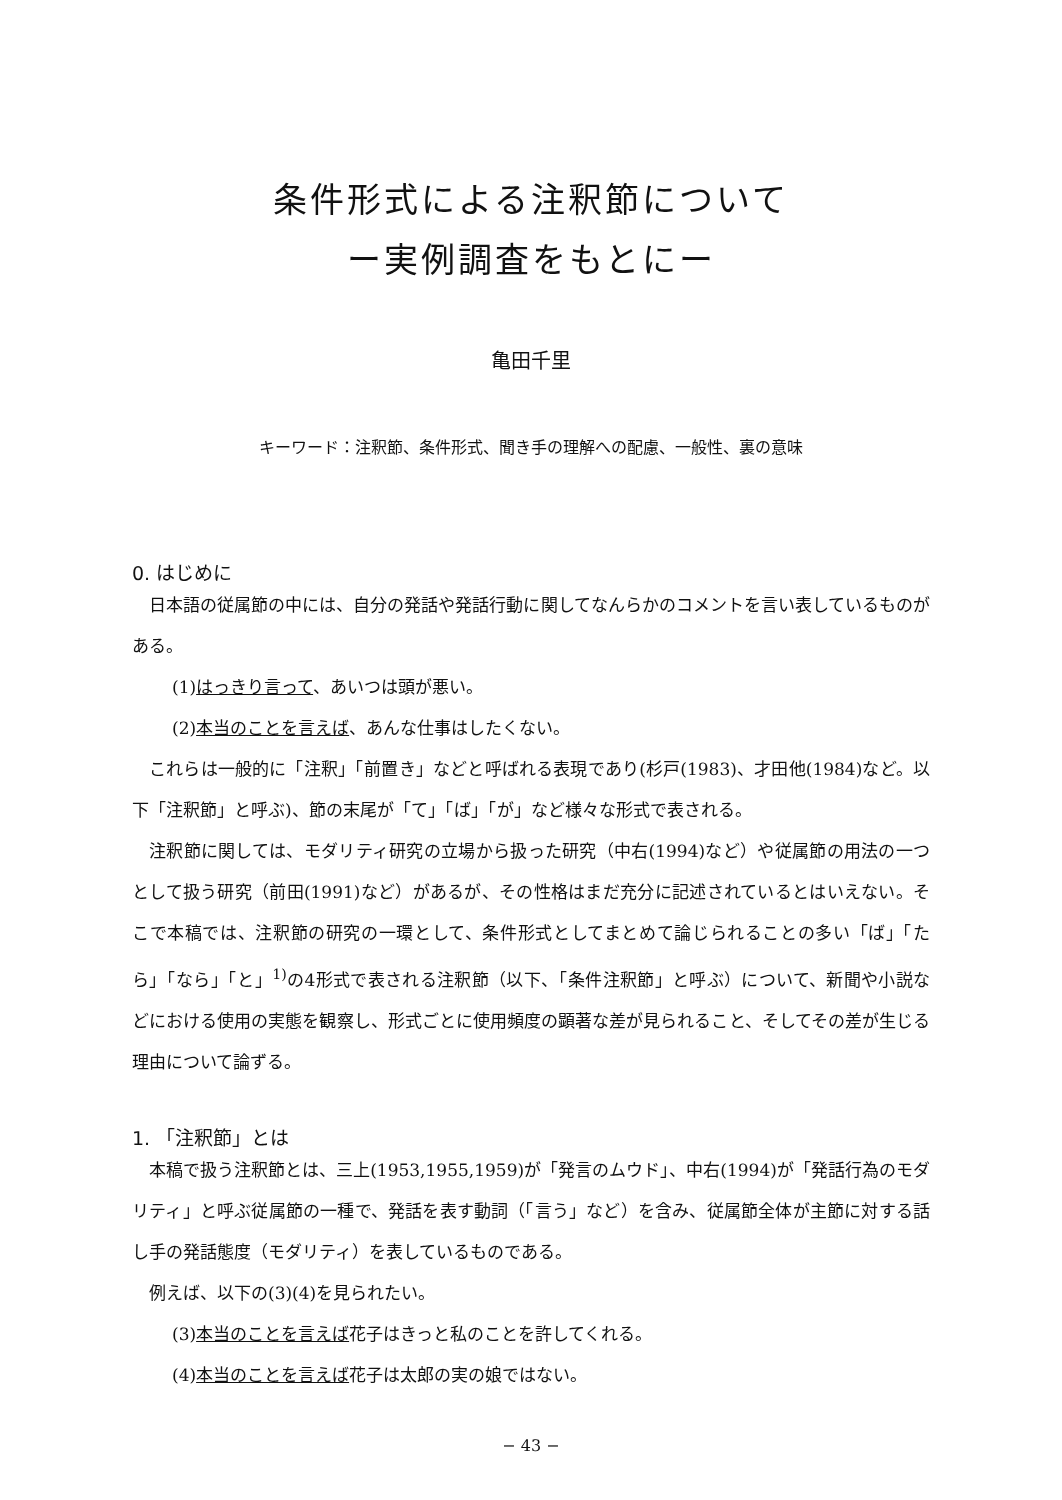条件形式による注釈節について
ー実例調査をもとにー
亀田千里
キーワード：注釈節、条件形式、聞き手の理解への配慮、一般性、裏の意味
0. はじめに
日本語の従属節の中には、自分の発話や発話行動に関してなんらかのコメントを言い表しているものがある。
(1)はっきり言って、あいつは頭が悪い。
(2)本当のことを言えば、あんな仕事はしたくない。
これらは一般的に「注釈」「前置き」などと呼ばれる表現であり(杉戸(1983)、才田他(1984)など。以下「注釈節」と呼ぶ)、節の末尾が「て」「ば」「が」など様々な形式で表される。
注釈節に関しては、モダリティ研究の立場から扱った研究（中右(1994)など）や従属節の用法の一つとして扱う研究（前田(1991)など）があるが、その性格はまだ充分に記述されているとはいえない。そこで本稿では、注釈節の研究の一環として、条件形式としてまとめて論じられることの多い「ば」「たら」「なら」「と」<sup>1)</sup>の4形式で表される注釈節（以下、「条件注釈節」と呼ぶ）について、新聞や小説などにおける使用の実態を観察し、形式ごとに使用頻度の顕著な差が見られること、そしてその差が生じる理由について論ずる。
1. 「注釈節」とは
本稿で扱う注釈節とは、三上(1953,1955,1959)が「発言のムウド」、中右(1994)が「発話行為のモダリティ」と呼ぶ従属節の一種で、発話を表す動詞（「言う」など）を含み、従属節全体が主節に対する話し手の発話態度（モダリティ）を表しているものである。
例えば、以下の(3)(4)を見られたい。
(3)本当のことを言えば花子はきっと私のことを許してくれる。
(4)本当のことを言えば花子は太郎の実の娘ではない。
− 43 −